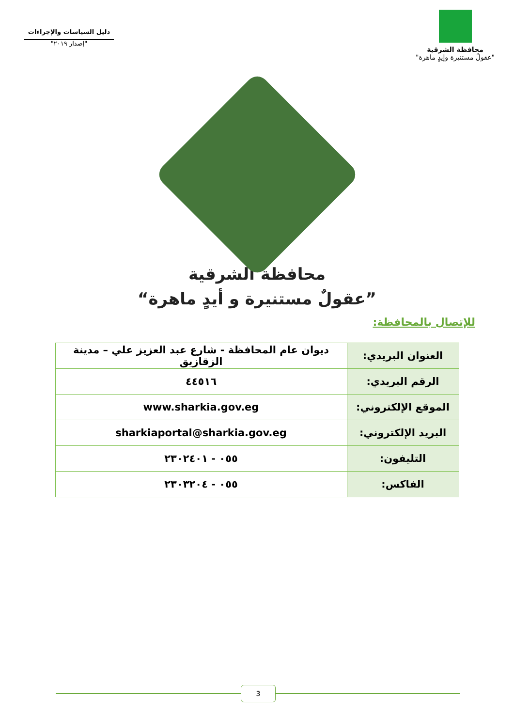دليل السياسات والإجراءات
"إصدار ٢٠١٩"
محافظة الشرقية
"عقولٌ مستنيرة وإيدٍ ماهرة"
محافظة الشرقية
”عقولٌ مستنيرة و أيدٍ ماهرة“
للإتصال بالمحافظة:
| العنوان البريدي: | ديوان عام المحافظة - شارع عبد العزيز علي – مدينة الزقازيق |
| الرقم البريدي: | ٤٤٥١٦ |
| الموقع الإلكتروني: | www.sharkia.gov.eg |
| البريد الإلكتروني: | sharkiaportal@sharkia.gov.eg |
| التليفون: | ٠٥٥ - ٢٣٠٢٤٠١ |
| الفاكس: | ٠٥٥ - ٢٣٠٣٢٠٤ |
3